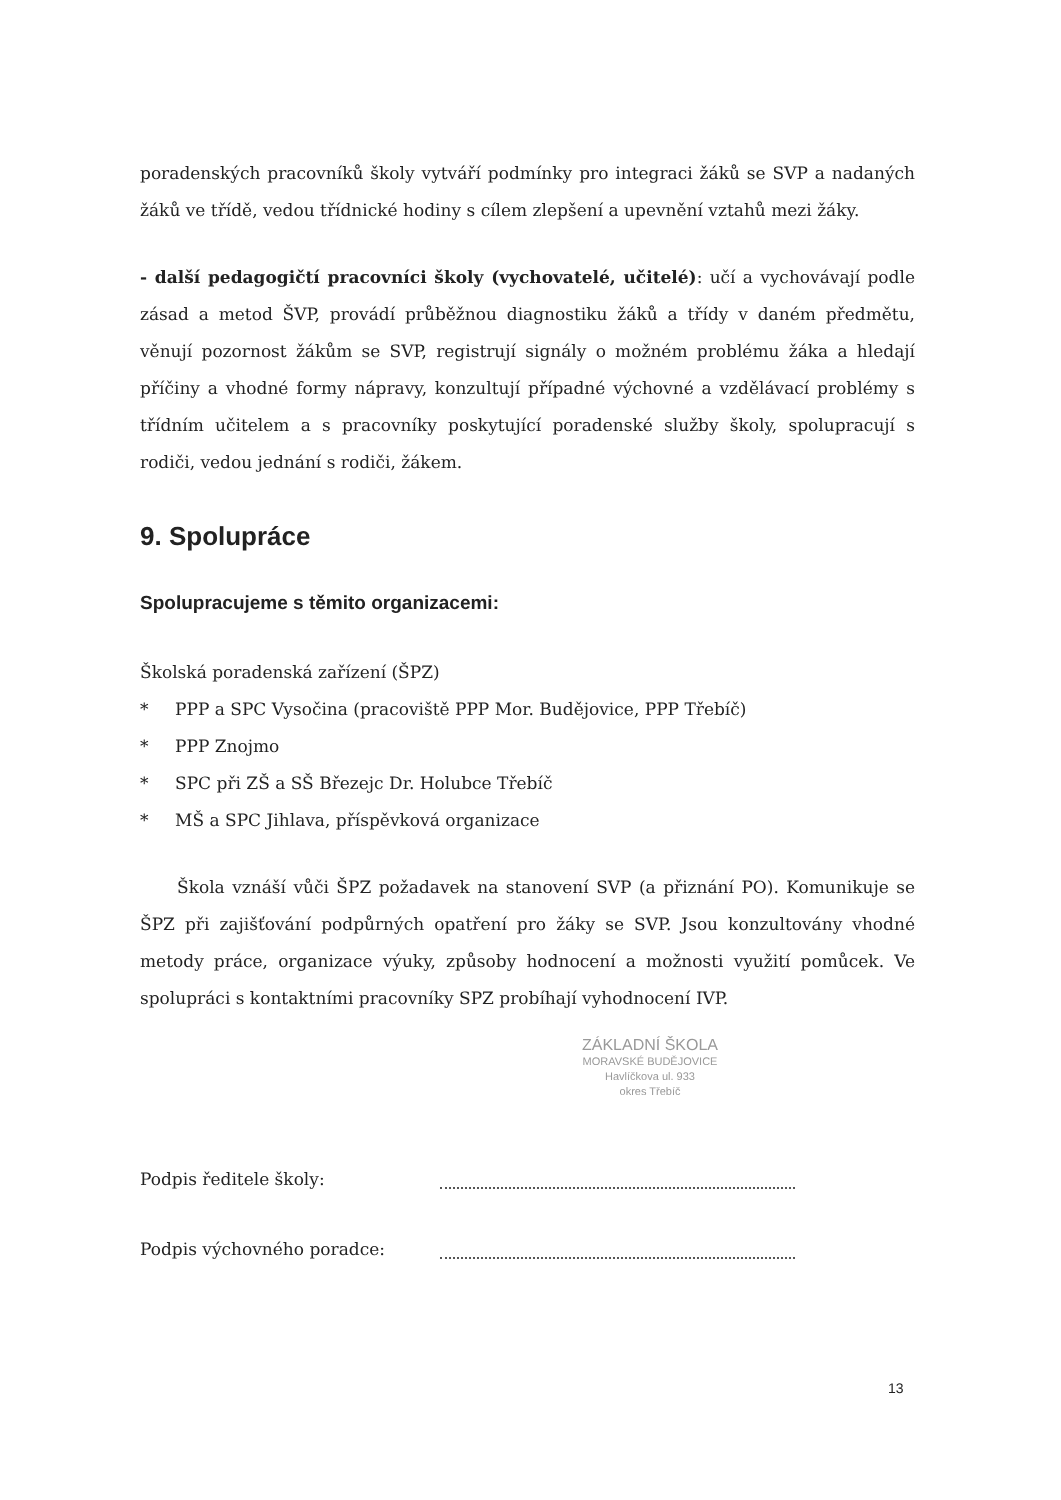poradenských pracovníků školy vytváří podmínky pro integraci žáků se SVP a nadaných žáků ve třídě, vedou třídnické hodiny s cílem zlepšení a upevnění vztahů mezi žáky.
- další pedagogičtí pracovníci školy (vychovatelé, učitelé): učí a vychovávají podle zásad a metod ŠVP, provádí průběžnou diagnostiku žáků a třídy v daném předmětu, věnují pozornost žákům se SVP, registrují signály o možném problému žáka a hledají příčiny a vhodné formy nápravy, konzultují případné výchovné a vzdělávací problémy s třídním učitelem a s pracovníky poskytující poradenské služby školy, spolupracují s rodiči, vedou jednání s rodiči, žákem.
9. Spolupráce
Spolupracujeme s těmito organizacemi:
Školská poradenská zařízení (ŠPZ)
* PPP a SPC Vysočina (pracoviště PPP Mor. Budějovice, PPP Třebíč)
* PPP Znojmo
* SPC při ZŠ a SŠ Březejc Dr. Holubce Třebíč
* MŠ a SPC Jihlava, příspěvková organizace
Škola vznáší vůči ŠPZ požadavek na stanovení SVP (a přiznání PO). Komunikuje se ŠPZ při zajišťování podpůrných opatření pro žáky se SVP. Jsou konzultovány vhodné metody práce, organizace výuky, způsoby hodnocení a možnosti využití pomůcek. Ve spolupráci s kontaktními pracovníky SPZ probíhají vyhodnocení IVP.
ZÁKLADNÍ ŠKOLA
MORAVSKÉ BUDĚJOVICE
Havlíčkova ul. 933
okres Třebíč
Podpis ředitele školy:
Podpis výchovného poradce:
13